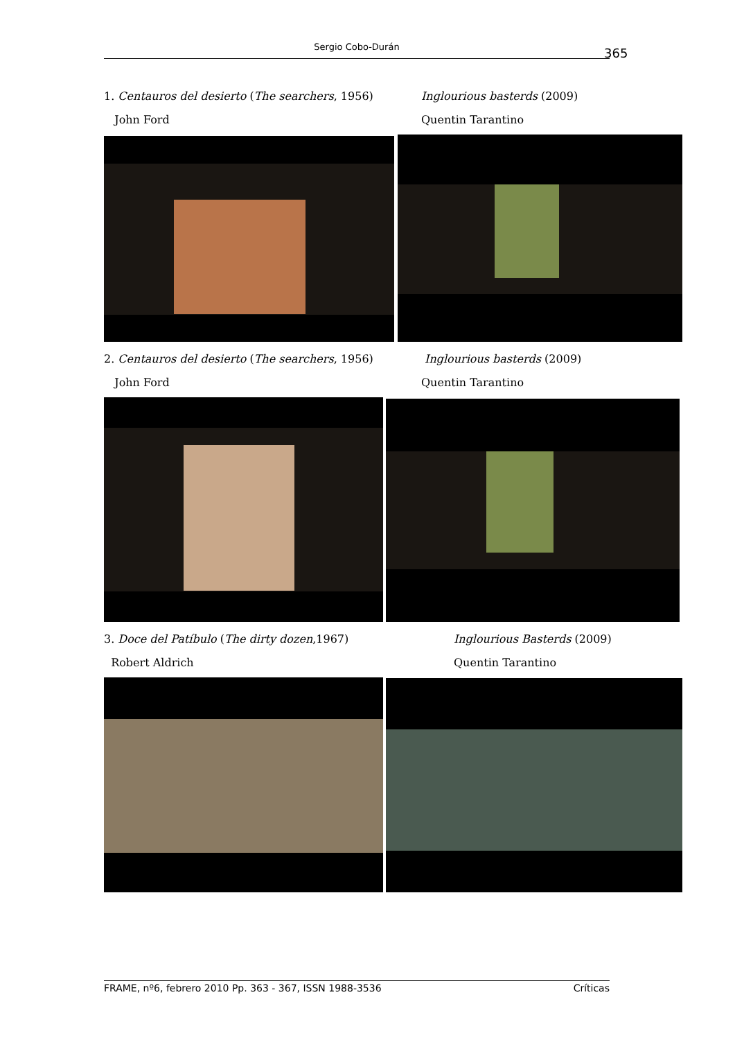Sergio Cobo-Durán 365
1. Centauros del desierto (The searchers, 1956)
John Ford
Inglourious basterds (2009)
Quentin Tarantino
2. Centauros del desierto (The searchers, 1956)
John Ford
Inglourious basterds (2009)
Quentin Tarantino
3. Doce del Patíbulo (The dirty dozen,1967)
Robert Aldrich
Inglourious Basterds (2009)
Quentin Tarantino
FRAME, nº6, febrero 2010 Pp. 363 - 367, ISSN 1988-3536 Críticas